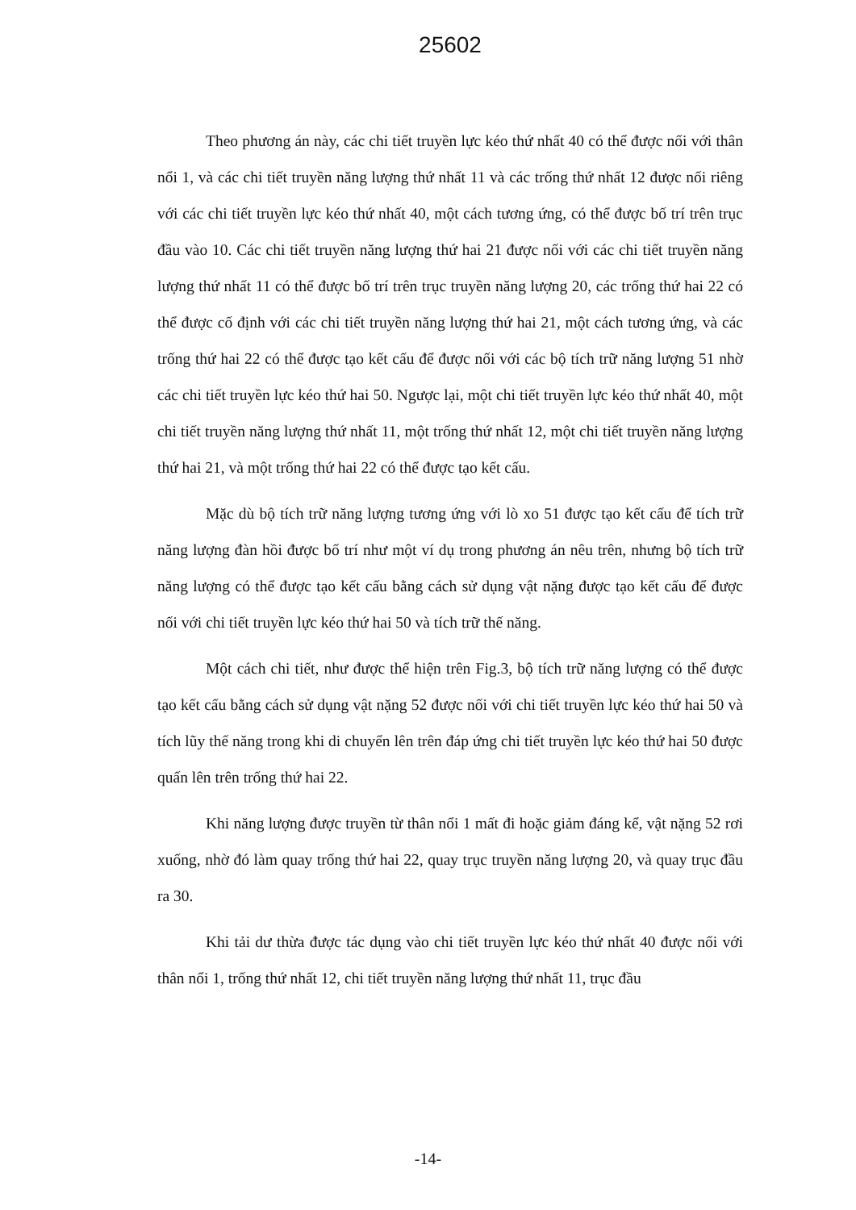25602
Theo phương án này, các chi tiết truyền lực kéo thứ nhất 40 có thể được nối với thân nổi 1, và các chi tiết truyền năng lượng thứ nhất 11 và các trống thứ nhất 12 được nối riêng với các chi tiết truyền lực kéo thứ nhất 40, một cách tương ứng, có thể được bố trí trên trục đầu vào 10. Các chi tiết truyền năng lượng thứ hai 21 được nối với các chi tiết truyền năng lượng thứ nhất 11 có thể được bố trí trên trục truyền năng lượng 20, các trống thứ hai 22 có thể được cố định với các chi tiết truyền năng lượng thứ hai 21, một cách tương ứng, và các trống thứ hai 22 có thể được tạo kết cấu để được nối với các bộ tích trữ năng lượng 51 nhờ các chi tiết truyền lực kéo thứ hai 50. Ngược lại, một chi tiết truyền lực kéo thứ nhất 40, một chi tiết truyền năng lượng thứ nhất 11, một trống thứ nhất 12, một chi tiết truyền năng lượng thứ hai 21, và một trống thứ hai 22 có thể được tạo kết cấu.
Mặc dù bộ tích trữ năng lượng tương ứng với lò xo 51 được tạo kết cấu để tích trữ năng lượng đàn hồi được bố trí như một ví dụ trong phương án nêu trên, nhưng bộ tích trữ năng lượng có thể được tạo kết cấu bằng cách sử dụng vật nặng được tạo kết cấu để được nối với chi tiết truyền lực kéo thứ hai 50 và tích trữ thế năng.
Một cách chi tiết, như được thể hiện trên Fig.3, bộ tích trữ năng lượng có thể được tạo kết cấu bằng cách sử dụng vật nặng 52 được nối với chi tiết truyền lực kéo thứ hai 50 và tích lũy thế năng trong khi di chuyển lên trên đáp ứng chi tiết truyền lực kéo thứ hai 50 được quấn lên trên trống thứ hai 22.
Khi năng lượng được truyền từ thân nổi 1 mất đi hoặc giảm đáng kể, vật nặng 52 rơi xuống, nhờ đó làm quay trống thứ hai 22, quay trục truyền năng lượng 20, và quay trục đầu ra 30.
Khi tải dư thừa được tác dụng vào chi tiết truyền lực kéo thứ nhất 40 được nối với thân nổi 1, trống thứ nhất 12, chi tiết truyền năng lượng thứ nhất 11, trục đầu
-14-